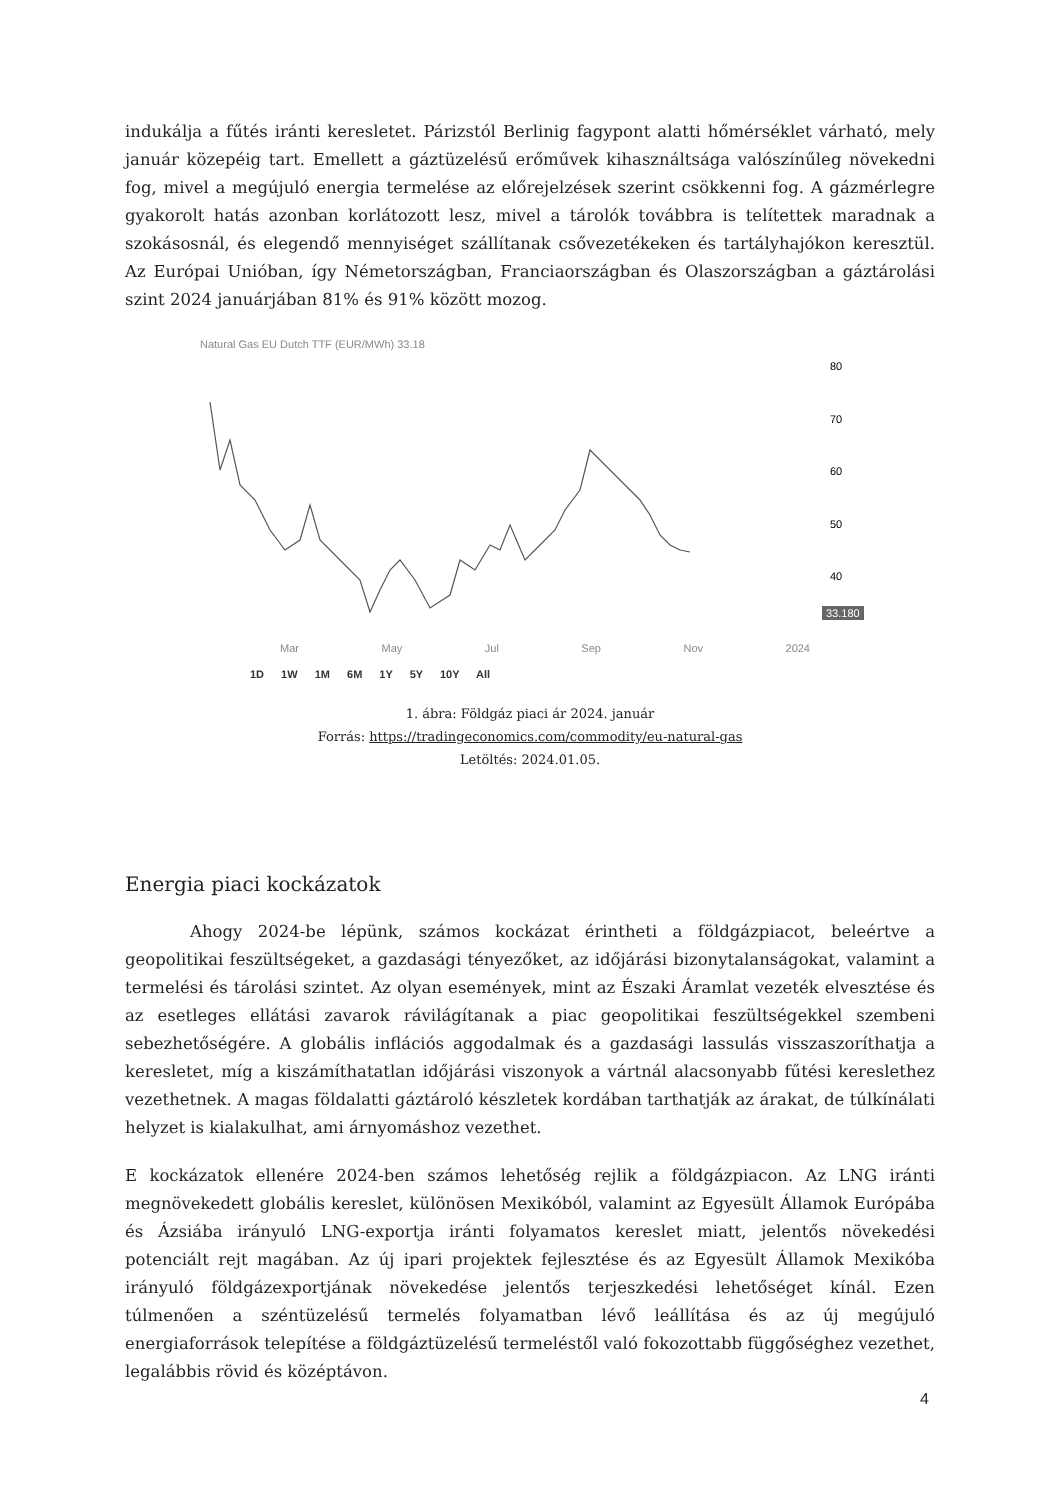indukálja a fűtés iránti keresletet. Párizstól Berlinig fagypont alatti hőmérséklet várható, mely január közepéig tart. Emellett a gáztüzelésű erőművek kihasználtsága valószínűleg növekedni fog, mivel a megújuló energia termelése az előrejelzések szerint csökkenni fog. A gázmérlegre gyakorolt hatás azonban korlátozott lesz, mivel a tárolók továbbra is telítettek maradnak a szokásosnál, és elegendő mennyiséget szállítanak csővezetékeken és tartályhajókon keresztül. Az Európai Unióban, így Németországban, Franciaországban és Olaszországban a gáztárolási szint 2024 januárjában 81% és 91% között mozog.
Natural Gas EU Dutch TTF (EUR/MWh) 33.18
80
70
60
50
40
33.180
Mar May Jul Sep Nov 2024
1D 1W 1M 6M 1Y 5Y 10Y All
1. ábra: Földgáz piaci ár 2024. január
Forrás: https://tradingeconomics.com/commodity/eu-natural-gas
Letöltés: 2024.01.05.
Energia piaci kockázatok
Ahogy 2024-be lépünk, számos kockázat érintheti a földgázpiacot, beleértve a geopolitikai feszültségeket, a gazdasági tényezőket, az időjárási bizonytalanságokat, valamint a termelési és tárolási szintet. Az olyan események, mint az Északi Áramlat vezeték elvesztése és az esetleges ellátási zavarok rávilágítanak a piac geopolitikai feszültségekkel szembeni sebezhetőségére. A globális inflációs aggodalmak és a gazdasági lassulás visszaszoríthatja a keresletet, míg a kiszámíthatatlan időjárási viszonyok a vártnál alacsonyabb fűtési kereslethez vezethetnek. A magas földalatti gáztároló készletek kordában tarthatják az árakat, de túlkínálati helyzet is kialakulhat, ami árnyomáshoz vezethet.
E kockázatok ellenére 2024-ben számos lehetőség rejlik a földgázpiacon. Az LNG iránti megnövekedett globális kereslet, különösen Mexikóból, valamint az Egyesült Államok Európába és Ázsiába irányuló LNG-exportja iránti folyamatos kereslet miatt, jelentős növekedési potenciált rejt magában. Az új ipari projektek fejlesztése és az Egyesült Államok Mexikóba irányuló földgázexportjának növekedése jelentős terjeszkedési lehetőséget kínál. Ezen túlmenően a széntüzelésű termelés folyamatban lévő leállítása és az új megújuló energiaforrások telepítése a földgáztüzelésű termeléstől való fokozottabb függőséghez vezethet, legalábbis rövid és középtávon.
4